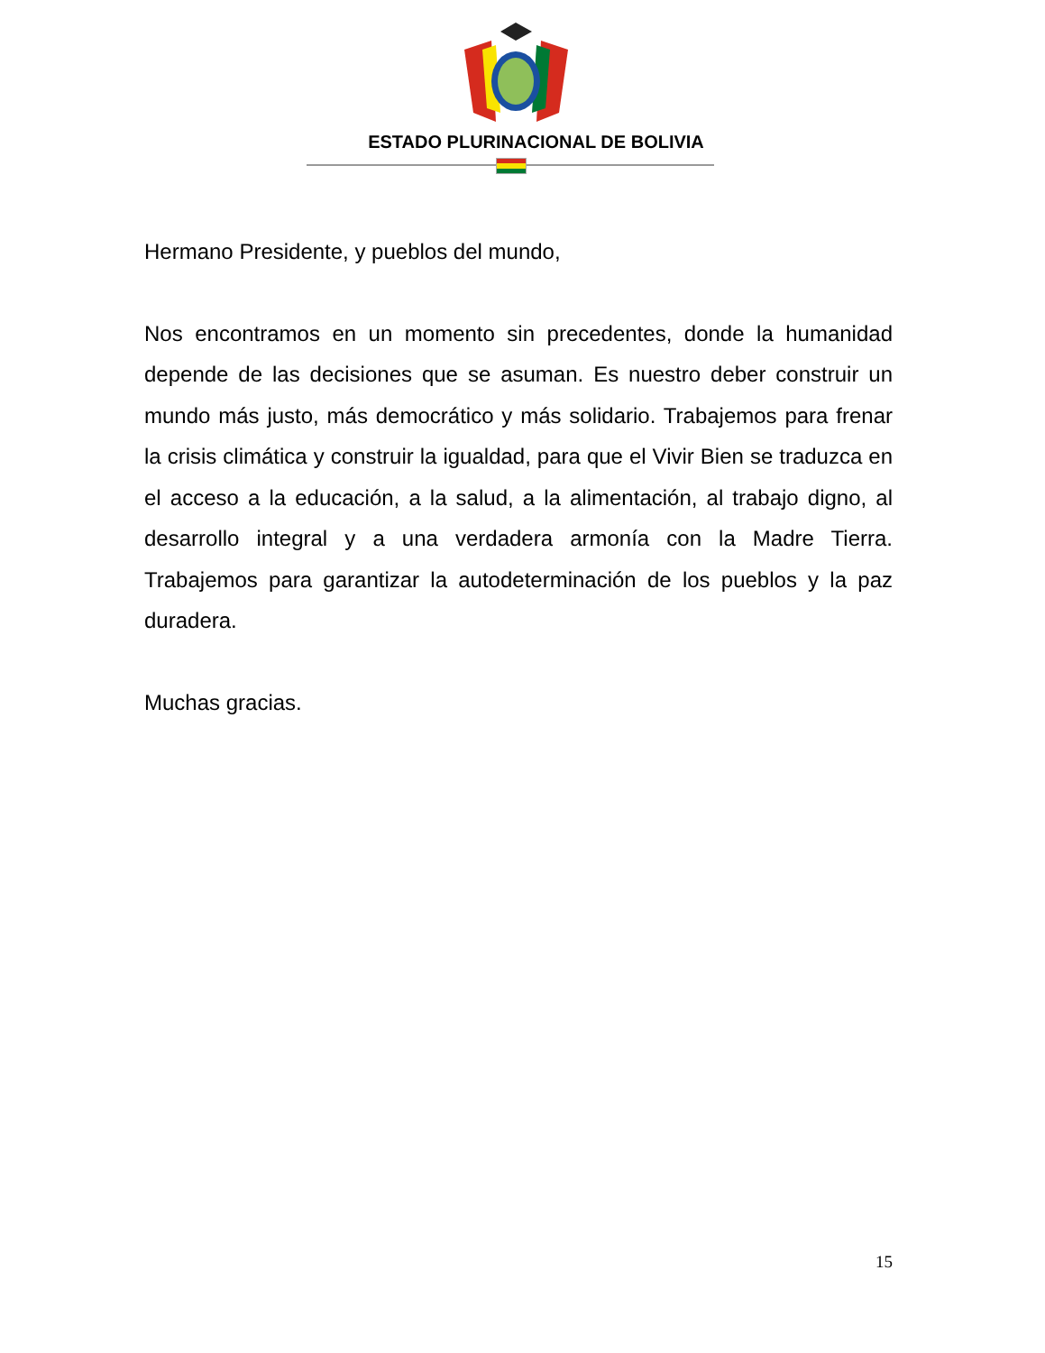ESTADO PLURINACIONAL DE BOLIVIA
Hermano Presidente, y pueblos del mundo,
Nos encontramos en un momento sin precedentes, donde la humanidad depende de las decisiones que se asuman. Es nuestro deber construir un mundo más justo, más democrático y más solidario. Trabajemos para frenar la crisis climática y construir la igualdad, para que el Vivir Bien se traduzca en el acceso a la educación, a la salud, a la alimentación, al trabajo digno, al desarrollo integral y a una verdadera armonía con la Madre Tierra. Trabajemos para garantizar la autodeterminación de los pueblos y la paz duradera.
Muchas gracias.
15